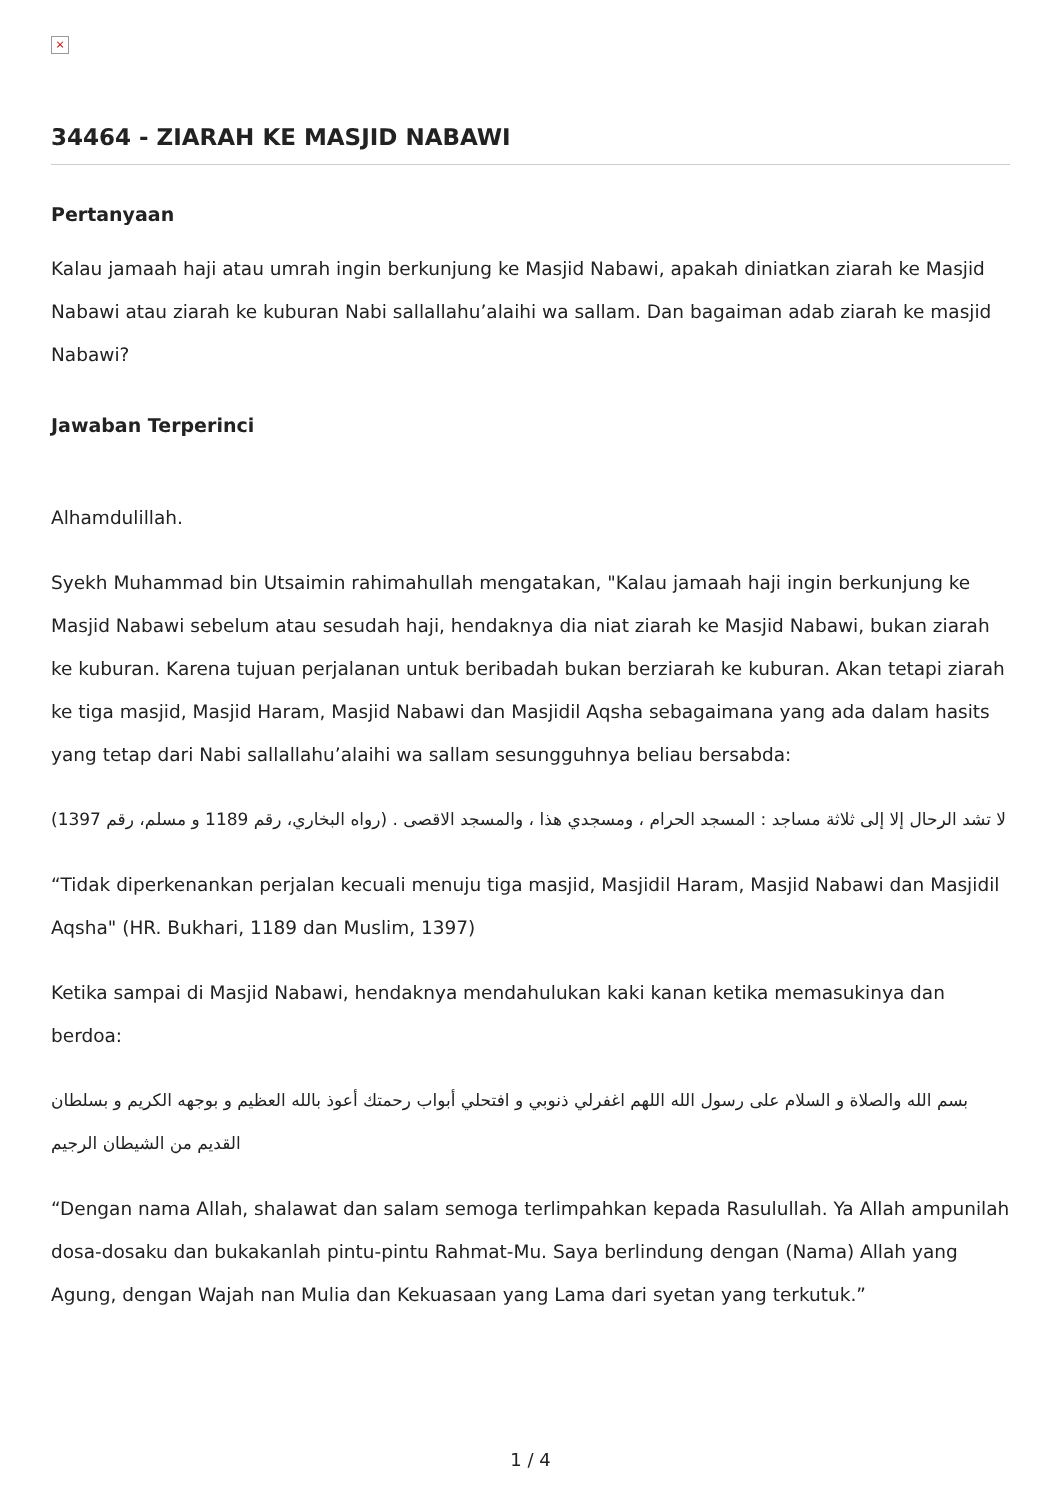×
34464 - ZIARAH KE MASJID NABAWI
Pertanyaan
Kalau jamaah haji atau umrah ingin berkunjung ke Masjid Nabawi, apakah diniatkan ziarah ke Masjid Nabawi atau ziarah ke kuburan Nabi sallallahu’alaihi wa sallam. Dan bagaiman adab ziarah ke masjid Nabawi?
Jawaban Terperinci
Alhamdulillah.
Syekh Muhammad bin Utsaimin rahimahullah mengatakan, "Kalau jamaah haji ingin berkunjung ke Masjid Nabawi sebelum atau sesudah haji, hendaknya dia niat ziarah ke Masjid Nabawi, bukan ziarah ke kuburan. Karena tujuan perjalanan untuk beribadah bukan berziarah ke kuburan. Akan tetapi ziarah ke tiga masjid, Masjid Haram, Masjid Nabawi dan Masjidil Aqsha sebagaimana yang ada dalam hasits yang tetap dari Nabi sallallahu’alaihi wa sallam sesungguhnya beliau bersabda:
لا تشد الرحال إلا إلى ثلاثة مساجد : المسجد الحرام ، ومسجدي هذا ، والمسجد الاقصى . (رواه البخاري، رقم 1189 و مسلم، رقم 1397)
“Tidak diperkenankan perjalan kecuali menuju tiga masjid, Masjidil Haram, Masjid Nabawi dan Masjidil Aqsha" (HR. Bukhari, 1189 dan Muslim, 1397)
Ketika sampai di Masjid Nabawi, hendaknya mendahulukan kaki kanan ketika memasukinya dan berdoa:
بسم الله والصلاة و السلام على رسول الله اللهم اغفرلي ذنوبي و افتحلي أبواب رحمتك أعوذ بالله العظيم و بوجهه الكريم و بسلطان القديم من الشيطان الرجيم
“Dengan nama Allah, shalawat dan salam semoga terlimpahkan kepada Rasulullah. Ya Allah ampunilah dosa-dosaku dan bukakanlah pintu-pintu Rahmat-Mu. Saya berlindung dengan (Nama) Allah yang Agung, dengan Wajah nan Mulia dan Kekuasaan yang Lama dari syetan yang terkutuk.”
1 / 4